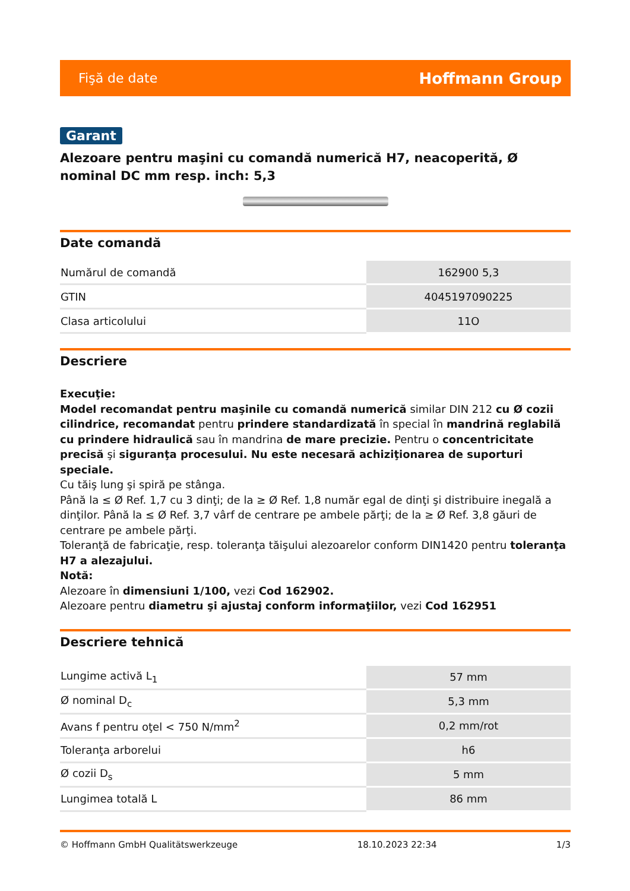Fişă de date Hoffmann Group
Garant
Alezoare pentru maşini cu comandă numerică H7, neacoperită, Ø nominal DC mm resp. inch: 5,3
Date comandă
| Numărul de comandă | 162900 5,3 |
| GTIN | 4045197090225 |
| Clasa articolului | 11O |
Descriere
Execuţie:
Model recomandat pentru maşinile cu comandă numerică similar DIN 212 cu Ø cozii cilindrice, recomandat pentru prindere standardizată în special în mandrină reglabilă cu prindere hidraulică sau în mandrina de mare precizie. Pentru o concentricitate precisă şi siguranţa procesului. Nu este necesară achiziţionarea de suporturi speciale.
Cu tăiş lung şi spiră pe stânga.
Până la ≤ Ø Ref. 1,7 cu 3 dinţi; de la ≥ Ø Ref. 1,8 număr egal de dinţi şi distribuire inegală a dinţilor. Până la ≤ Ø Ref. 3,7 vârf de centrare pe ambele părţi; de la ≥ Ø Ref. 3,8 găuri de centrare pe ambele părţi.
Toleranţă de fabricaţie, resp. toleranţa tăişului alezoarelor conform DIN1420 pentru toleranţa H7 a alezajului.
Notă:
Alezoare în dimensiuni 1/100, vezi Cod 162902.
Alezoare pentru diametru şi ajustaj conform informaţiilor, vezi Cod 162951
Descriere tehnică
| Lungime activă L<sub>1</sub> | 57 mm |
| Ø nominal D<sub>c</sub> | 5,3 mm |
| Avans f pentru oţel < 750 N/mm<sup>2</sup> | 0,2 mm/rot |
| Toleranţa arborelui | h6 |
| Ø cozii D<sub>s</sub> | 5 mm |
| Lungimea totală L | 86 mm |
© Hoffmann GmbH Qualitätswerkzeuge 18.10.2023 22:34 1/3